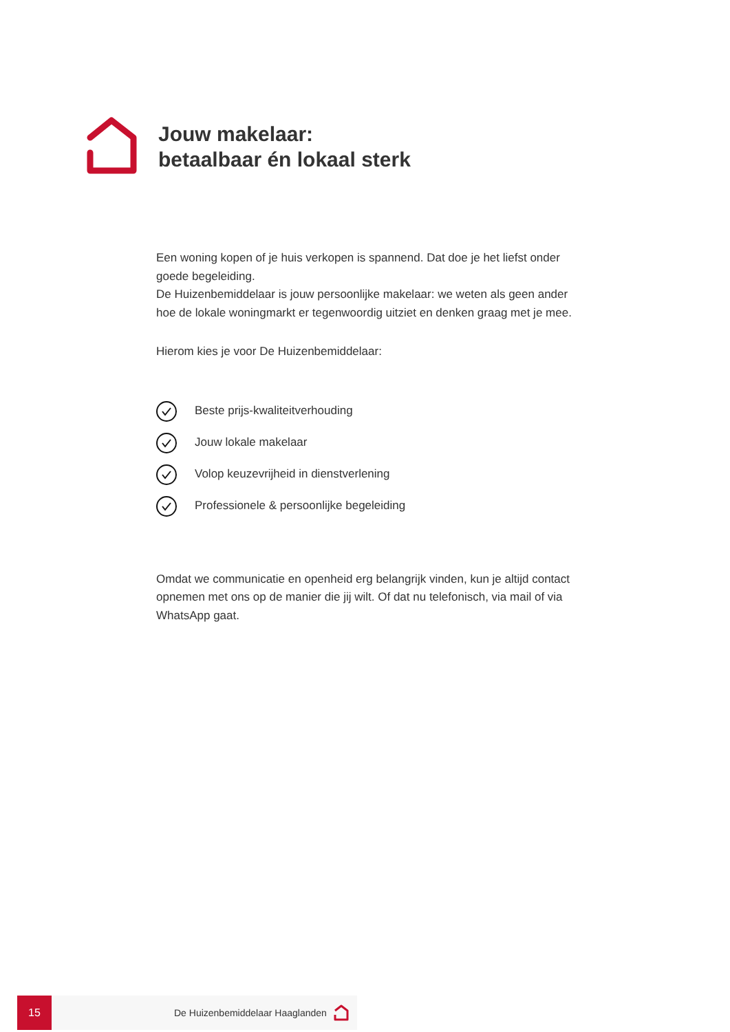Jouw makelaar:
betaalbaar én lokaal sterk
Een woning kopen of je huis verkopen is spannend. Dat doe je het liefst onder goede begeleiding.
De Huizenbemiddelaar is jouw persoonlijke makelaar: we weten als geen ander hoe de lokale woningmarkt er tegenwoordig uitziet en denken graag met je mee.
Hierom kies je voor De Huizenbemiddelaar:
Beste prijs-kwaliteitverhouding
Jouw lokale makelaar
Volop keuzevrijheid in dienstverlening
Professionele & persoonlijke begeleiding
Omdat we communicatie en openheid erg belangrijk vinden, kun je altijd contact opnemen met ons op de manier die jij wilt. Of dat nu telefonisch, via mail of via WhatsApp gaat.
15
De Huizenbemiddelaar Haaglanden